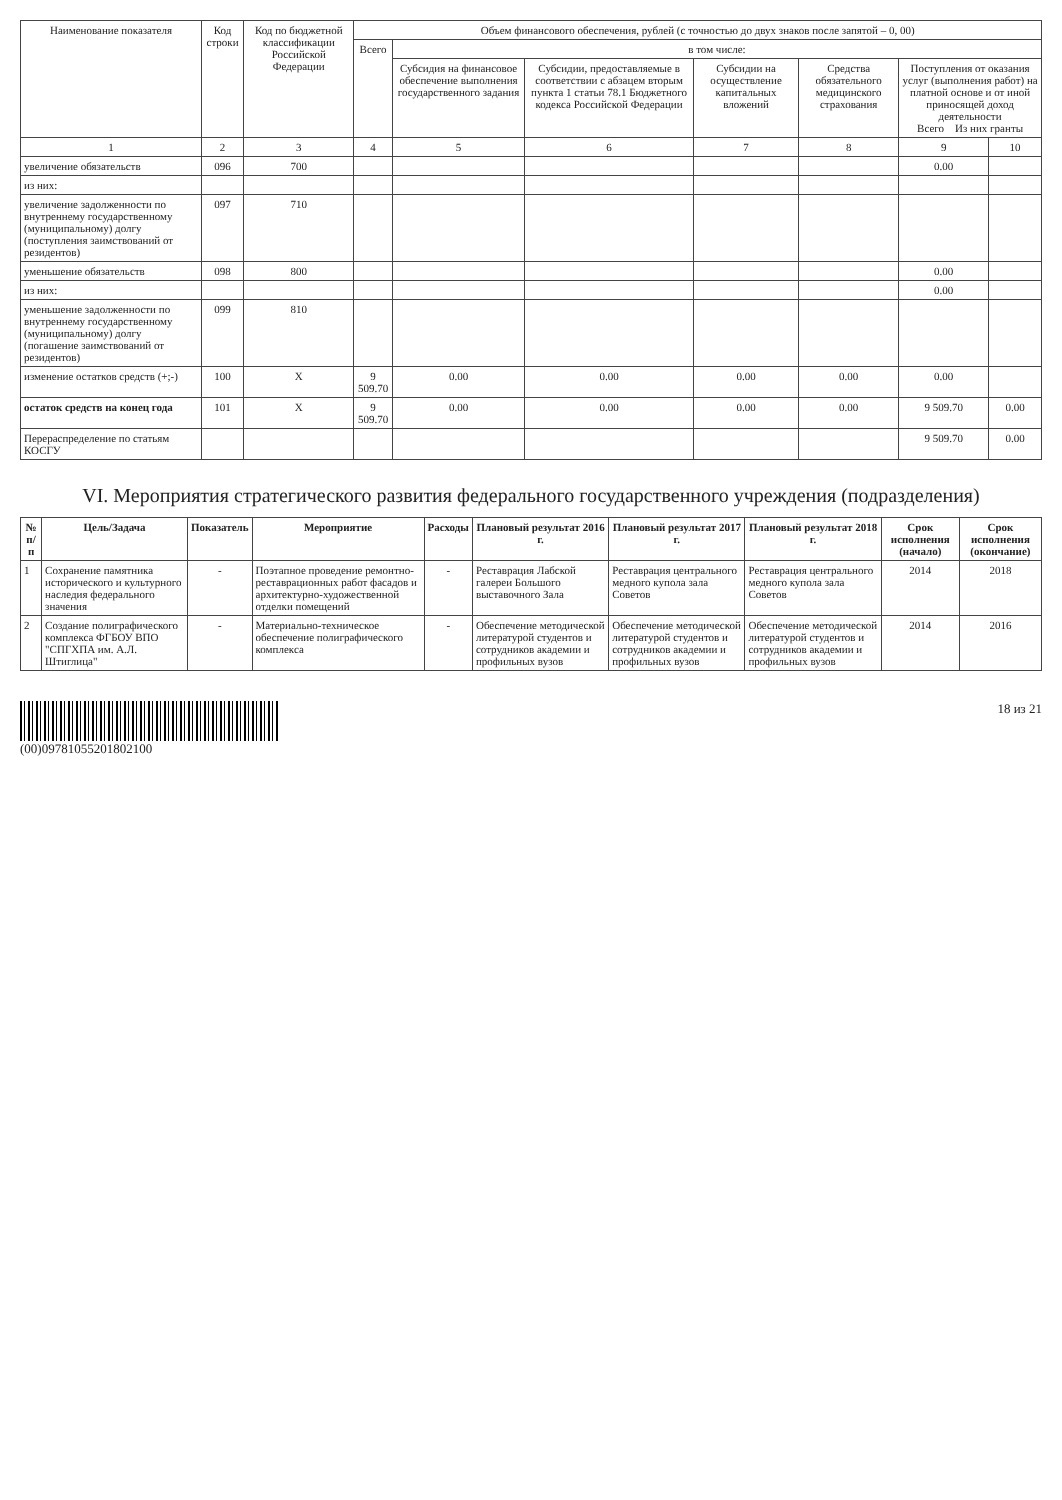| Наименование показателя | Код строки | Код по бюджетной классификации Российской Федерации | Объем финансового обеспечения, рублей (с точностью до двух знаков после запятой – 0, 00) | | | | | | |
| --- | --- | --- | --- | --- | --- | --- | --- | --- | --- |
| | | | Всего | в том числе: | | | | | |
| | | | | Субсидия на финансовое обеспечение выполнения государственного задания | Субсидии, предоставляемые в соответствии с абзацем вторым пункта 1 статьи 78.1 Бюджетного кодекса Российской Федерации | Субсидии на осуществление капитальных вложений | Средства обязательного медицинского страхования | Поступления от оказания услуг (выполнения работ) на платной основе и от иной приносящей доход деятельности Всего Из них гранты | |
| 1 | 2 | 3 | 4 | 5 | 6 | 7 | 8 | 9 | 10 |
| увеличение обязательств | 096 | 700 | | | | | | 0.00 | |
| из них: | | | | | | | | | |
| увеличение задолженности по внутреннему государственному (муниципальному) долгу (поступления заимствований от резидентов) | 097 | 710 | | | | | | | |
| уменьшение обязательств | 098 | 800 | | | | | | 0.00 | |
| из них: | | | | | | | | 0.00 | |
| уменьшение задолженности по внутреннему государственному (муниципальному) долгу (погашение заимствований от резидентов) | 099 | 810 | | | | | | | |
| изменение остатков средств (+;-) | 100 | X | 9 509.70 | 0.00 | 0.00 | 0.00 | 0.00 | 0.00 | |
| остаток средств на конец года | 101 | X | 9 509.70 | 0.00 | 0.00 | 0.00 | 0.00 | 9 509.70 | 0.00 |
| Перераспределение по статьям КОСГУ | | | | | | | | 9 509.70 | 0.00 |
VI. Мероприятия стратегического развития федерального государственного учреждения (подразделения)
| № п/п | Цель/Задача | Показатель | Мероприятие | Расходы | Плановый результат 2016 г. | Плановый результат 2017 г. | Плановый результат 2018 г. | Срок исполнения (начало) | Срок исполнения (окончание) |
| --- | --- | --- | --- | --- | --- | --- | --- | --- | --- |
| 1 | Сохранение памятника исторического и культурного наследия федерального значения | - | Поэтапное проведение ремонтно-реставрационных работ фасадов и архитектурно-художественной отделки помещений | - | Реставрация Лабской галереи Большого выставочного Зала | Реставрация центрального медного купола зала Советов | Реставрация центрального медного купола зала Советов | 2014 | 2018 |
| 2 | Создание полиграфического комплекса ФГБОУ ВПО "СПГХПА им. А.Л. Штиглица" | - | Материально-техническое обеспечение полиграфического комплекса | - | Обеспечение методической литературой студентов и сотрудников академии и профильных вузов | Обеспечение методической литературой студентов и сотрудников академии и профильных вузов | Обеспечение методической литературой студентов и сотрудников академии и профильных вузов | 2014 | 2016 |
(00)09781055201802100 18 из 21